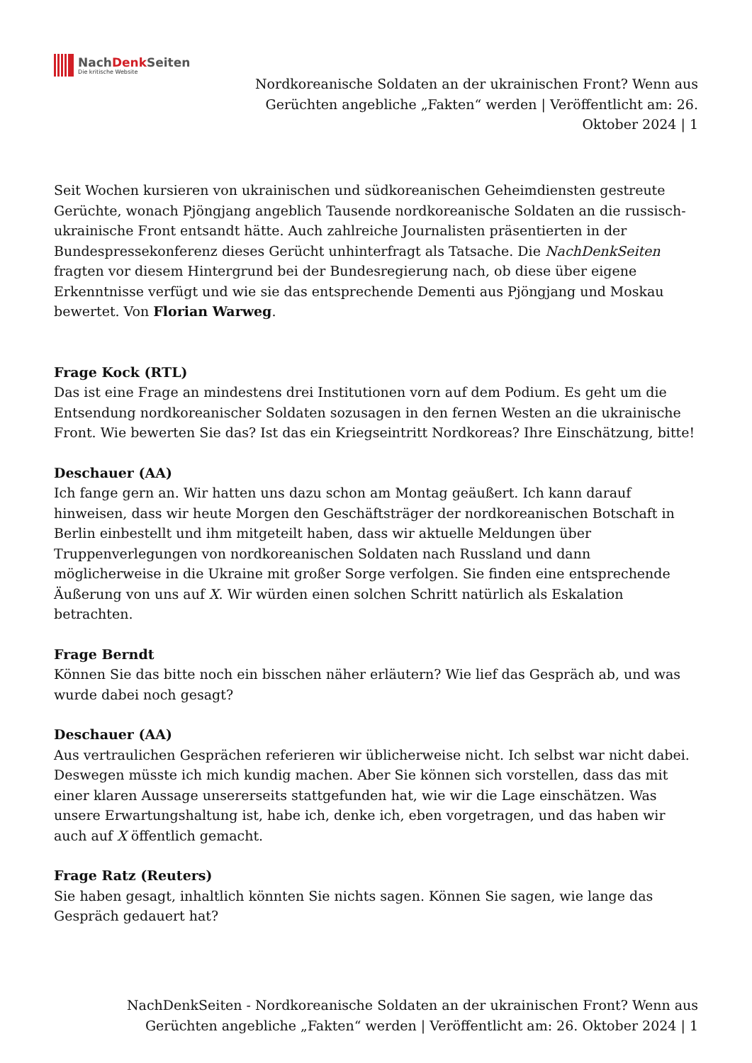NachDenk Seiten
Die kritische Website
Nordkoreanische Soldaten an der ukrainischen Front? Wenn aus Gerüchten angebliche „Fakten“ werden | Veröffentlicht am: 26. Oktober 2024 | 1
Seit Wochen kursieren von ukrainischen und südkoreanischen Geheimdiensten gestreute Gerüchte, wonach Pjöngjang angeblich Tausende nordkoreanische Soldaten an die russisch-ukrainische Front entsandt hätte. Auch zahlreiche Journalisten präsentierten in der Bundespressekonferenz dieses Gerücht unhinterfragt als Tatsache. Die NachDenkSeiten fragten vor diesem Hintergrund bei der Bundesregierung nach, ob diese über eigene Erkenntnisse verfügt und wie sie das entsprechende Dementi aus Pjöngjang und Moskau bewertet. Von Florian Warweg.
Frage Kock (RTL)
Das ist eine Frage an mindestens drei Institutionen vorn auf dem Podium. Es geht um die Entsendung nordkoreanischer Soldaten sozusagen in den fernen Westen an die ukrainische Front. Wie bewerten Sie das? Ist das ein Kriegseintritt Nordkoreas? Ihre Einschätzung, bitte!
Deschauer (AA)
Ich fange gern an. Wir hatten uns dazu schon am Montag geäußert. Ich kann darauf hinweisen, dass wir heute Morgen den Geschäftsträger der nordkoreanischen Botschaft in Berlin einbestellt und ihm mitgeteilt haben, dass wir aktuelle Meldungen über Truppenverlegungen von nordkoreanischen Soldaten nach Russland und dann möglicherweise in die Ukraine mit großer Sorge verfolgen. Sie finden eine entsprechende Äußerung von uns auf X. Wir würden einen solchen Schritt natürlich als Eskalation betrachten.
Frage Berndt
Können Sie das bitte noch ein bisschen näher erläutern? Wie lief das Gespräch ab, und was wurde dabei noch gesagt?
Deschauer (AA)
Aus vertraulichen Gesprächen referieren wir üblicherweise nicht. Ich selbst war nicht dabei. Deswegen müsste ich mich kundig machen. Aber Sie können sich vorstellen, dass das mit einer klaren Aussage unsererseits stattgefunden hat, wie wir die Lage einschätzen. Was unsere Erwartungshaltung ist, habe ich, denke ich, eben vorgetragen, und das haben wir auch auf X öffentlich gemacht.
Frage Ratz (Reuters)
Sie haben gesagt, inhaltlich könnten Sie nichts sagen. Können Sie sagen, wie lange das Gespräch gedauert hat?
NachDenkSeiten - Nordkoreanische Soldaten an der ukrainischen Front? Wenn aus Gerüchten angebliche „Fakten“ werden | Veröffentlicht am: 26. Oktober 2024 | 1